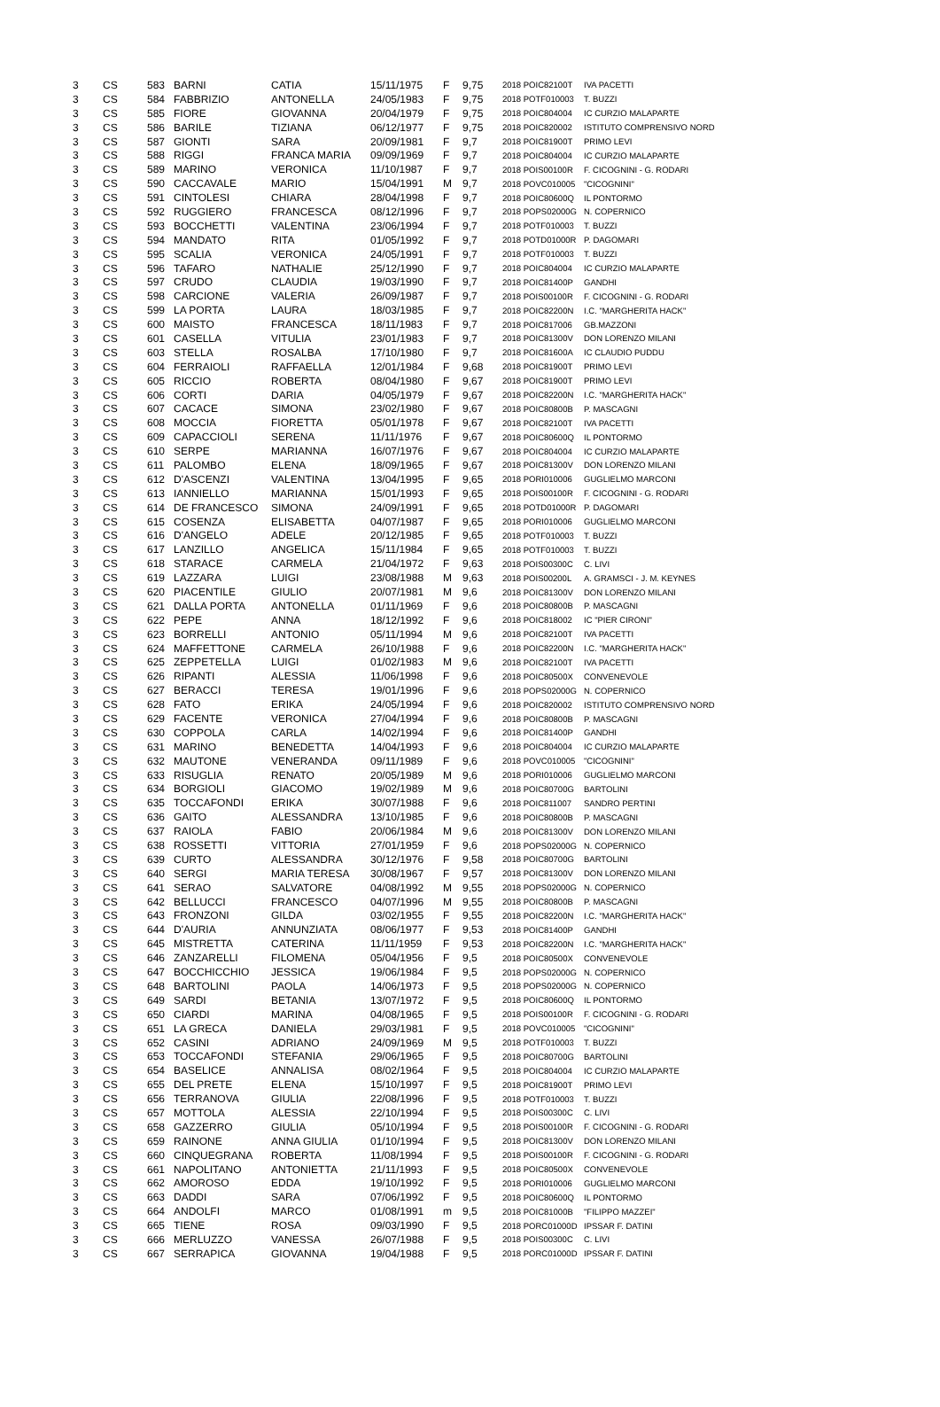| 3 | CS | 583 | BARNI | CATIA | 15/11/1975 | F | 9,75 | 2018 POIC82100T | IVA PACETTI |
| 3 | CS | 584 | FABBRIZIO | ANTONELLA | 24/05/1983 | F | 9,75 | 2018 POTF010003 | T. BUZZI |
| 3 | CS | 585 | FIORE | GIOVANNA | 20/04/1979 | F | 9,75 | 2018 POIC804004 | IC CURZIO MALAPARTE |
| 3 | CS | 586 | BARILE | TIZIANA | 06/12/1977 | F | 9,75 | 2018 POIC820002 | ISTITUTO COMPRENSIVO NORD |
| 3 | CS | 587 | GIONTI | SARA | 20/09/1981 | F | 9,7 | 2018 POIC81900T | PRIMO LEVI |
| 3 | CS | 588 | RIGGI | FRANCA MARIA | 09/09/1969 | F | 9,7 | 2018 POIC804004 | IC CURZIO MALAPARTE |
| 3 | CS | 589 | MARINO | VERONICA | 11/10/1987 | F | 9,7 | 2018 POIS00100R | F. CICOGNINI - G. RODARI |
| 3 | CS | 590 | CACCAVALE | MARIO | 15/04/1991 | M | 9,7 | 2018 POVC010005 | "CICOGNINI" |
| 3 | CS | 591 | CINTOLESI | CHIARA | 28/04/1998 | F | 9,7 | 2018 POIC80600Q | IL PONTORMO |
| 3 | CS | 592 | RUGGIERO | FRANCESCA | 08/12/1996 | F | 9,7 | 2018 POPS02000G | N. COPERNICO |
| 3 | CS | 593 | BOCCHETTI | VALENTINA | 23/06/1994 | F | 9,7 | 2018 POTF010003 | T. BUZZI |
| 3 | CS | 594 | MANDATO | RITA | 01/05/1992 | F | 9,7 | 2018 POTD01000R | P. DAGOMARI |
| 3 | CS | 595 | SCALIA | VERONICA | 24/05/1991 | F | 9,7 | 2018 POTF010003 | T. BUZZI |
| 3 | CS | 596 | TAFARO | NATHALIE | 25/12/1990 | F | 9,7 | 2018 POIC804004 | IC CURZIO MALAPARTE |
| 3 | CS | 597 | CRUDO | CLAUDIA | 19/03/1990 | F | 9,7 | 2018 POIC81400P | GANDHI |
| 3 | CS | 598 | CARCIONE | VALERIA | 26/09/1987 | F | 9,7 | 2018 POIS00100R | F. CICOGNINI - G. RODARI |
| 3 | CS | 599 | LA PORTA | LAURA | 18/03/1985 | F | 9,7 | 2018 POIC82200N | I.C. "MARGHERITA HACK" |
| 3 | CS | 600 | MAISTO | FRANCESCA | 18/11/1983 | F | 9,7 | 2018 POIC817006 | GB.MAZZONI |
| 3 | CS | 601 | CASELLA | VITULIA | 23/01/1983 | F | 9,7 | 2018 POIC81300V | DON LORENZO MILANI |
| 3 | CS | 603 | STELLA | ROSALBA | 17/10/1980 | F | 9,7 | 2018 POIC81600A | IC CLAUDIO PUDDU |
| 3 | CS | 604 | FERRAIOLI | RAFFAELLA | 12/01/1984 | F | 9,68 | 2018 POIC81900T | PRIMO LEVI |
| 3 | CS | 605 | RICCIO | ROBERTA | 08/04/1980 | F | 9,67 | 2018 POIC81900T | PRIMO LEVI |
| 3 | CS | 606 | CORTI | DARIA | 04/05/1979 | F | 9,67 | 2018 POIC82200N | I.C. "MARGHERITA HACK" |
| 3 | CS | 607 | CACACE | SIMONA | 23/02/1980 | F | 9,67 | 2018 POIC80800B | P. MASCAGNI |
| 3 | CS | 608 | MOCCIA | FIORETTA | 05/01/1978 | F | 9,67 | 2018 POIC82100T | IVA PACETTI |
| 3 | CS | 609 | CAPACCIOLI | SERENA | 11/11/1976 | F | 9,67 | 2018 POIC80600Q | IL PONTORMO |
| 3 | CS | 610 | SERPE | MARIANNA | 16/07/1976 | F | 9,67 | 2018 POIC804004 | IC CURZIO MALAPARTE |
| 3 | CS | 611 | PALOMBO | ELENA | 18/09/1965 | F | 9,67 | 2018 POIC81300V | DON LORENZO MILANI |
| 3 | CS | 612 | D'ASCENZI | VALENTINA | 13/04/1995 | F | 9,65 | 2018 PORI010006 | GUGLIELMO MARCONI |
| 3 | CS | 613 | IANNIELLO | MARIANNA | 15/01/1993 | F | 9,65 | 2018 POIS00100R | F. CICOGNINI - G. RODARI |
| 3 | CS | 614 | DE FRANCESCO | SIMONA | 24/09/1991 | F | 9,65 | 2018 POTD01000R | P. DAGOMARI |
| 3 | CS | 615 | COSENZA | ELISABETTA | 04/07/1987 | F | 9,65 | 2018 PORI010006 | GUGLIELMO MARCONI |
| 3 | CS | 616 | D'ANGELO | ADELE | 20/12/1985 | F | 9,65 | 2018 POTF010003 | T. BUZZI |
| 3 | CS | 617 | LANZILLO | ANGELICA | 15/11/1984 | F | 9,65 | 2018 POTF010003 | T. BUZZI |
| 3 | CS | 618 | STARACE | CARMELA | 21/04/1972 | F | 9,63 | 2018 POIS00300C | C. LIVI |
| 3 | CS | 619 | LAZZARA | LUIGI | 23/08/1988 | M | 9,63 | 2018 POIS00200L | A. GRAMSCI - J. M. KEYNES |
| 3 | CS | 620 | PIACENTILE | GIULIO | 20/07/1981 | M | 9,6 | 2018 POIC81300V | DON LORENZO MILANI |
| 3 | CS | 621 | DALLA PORTA | ANTONELLA | 01/11/1969 | F | 9,6 | 2018 POIC80800B | P. MASCAGNI |
| 3 | CS | 622 | PEPE | ANNA | 18/12/1992 | F | 9,6 | 2018 POIC818002 | IC "PIER CIRONI" |
| 3 | CS | 623 | BORRELLI | ANTONIO | 05/11/1994 | M | 9,6 | 2018 POIC82100T | IVA PACETTI |
| 3 | CS | 624 | MAFFETTONE | CARMELA | 26/10/1988 | F | 9,6 | 2018 POIC82200N | I.C. "MARGHERITA HACK" |
| 3 | CS | 625 | ZEPPETELLA | LUIGI | 01/02/1983 | M | 9,6 | 2018 POIC82100T | IVA PACETTI |
| 3 | CS | 626 | RIPANTI | ALESSIA | 11/06/1998 | F | 9,6 | 2018 POIC80500X | CONVENEVOLE |
| 3 | CS | 627 | BERACCI | TERESA | 19/01/1996 | F | 9,6 | 2018 POPS02000G | N. COPERNICO |
| 3 | CS | 628 | FATO | ERIKA | 24/05/1994 | F | 9,6 | 2018 POIC820002 | ISTITUTO COMPRENSIVO NORD |
| 3 | CS | 629 | FACENTE | VERONICA | 27/04/1994 | F | 9,6 | 2018 POIC80800B | P. MASCAGNI |
| 3 | CS | 630 | COPPOLA | CARLA | 14/02/1994 | F | 9,6 | 2018 POIC81400P | GANDHI |
| 3 | CS | 631 | MARINO | BENEDETTA | 14/04/1993 | F | 9,6 | 2018 POIC804004 | IC CURZIO MALAPARTE |
| 3 | CS | 632 | MAUTONE | VENERANDA | 09/11/1989 | F | 9,6 | 2018 POVC010005 | "CICOGNINI" |
| 3 | CS | 633 | RISUGLIA | RENATO | 20/05/1989 | M | 9,6 | 2018 PORI010006 | GUGLIELMO MARCONI |
| 3 | CS | 634 | BORGIOLI | GIACOMO | 19/02/1989 | M | 9,6 | 2018 POIC80700G | BARTOLINI |
| 3 | CS | 635 | TOCCAFONDI | ERIKA | 30/07/1988 | F | 9,6 | 2018 POIC811007 | SANDRO PERTINI |
| 3 | CS | 636 | GAITO | ALESSANDRA | 13/10/1985 | F | 9,6 | 2018 POIC80800B | P. MASCAGNI |
| 3 | CS | 637 | RAIOLA | FABIO | 20/06/1984 | M | 9,6 | 2018 POIC81300V | DON LORENZO MILANI |
| 3 | CS | 638 | ROSSETTI | VITTORIA | 27/01/1959 | F | 9,6 | 2018 POPS02000G | N. COPERNICO |
| 3 | CS | 639 | CURTO | ALESSANDRA | 30/12/1976 | F | 9,58 | 2018 POIC80700G | BARTOLINI |
| 3 | CS | 640 | SERGI | MARIA TERESA | 30/08/1967 | F | 9,57 | 2018 POIC81300V | DON LORENZO MILANI |
| 3 | CS | 641 | SERAO | SALVATORE | 04/08/1992 | M | 9,55 | 2018 POPS02000G | N. COPERNICO |
| 3 | CS | 642 | BELLUCCI | FRANCESCO | 04/07/1996 | M | 9,55 | 2018 POIC80800B | P. MASCAGNI |
| 3 | CS | 643 | FRONZONI | GILDA | 03/02/1955 | F | 9,55 | 2018 POIC82200N | I.C. "MARGHERITA HACK" |
| 3 | CS | 644 | D'AURIA | ANNUNZIATA | 08/06/1977 | F | 9,53 | 2018 POIC81400P | GANDHI |
| 3 | CS | 645 | MISTRETTA | CATERINA | 11/11/1959 | F | 9,53 | 2018 POIC82200N | I.C. "MARGHERITA HACK" |
| 3 | CS | 646 | ZANZARELLI | FILOMENA | 05/04/1956 | F | 9,5 | 2018 POIC80500X | CONVENEVOLE |
| 3 | CS | 647 | BOCCHICCHIO | JESSICA | 19/06/1984 | F | 9,5 | 2018 POPS02000G | N. COPERNICO |
| 3 | CS | 648 | BARTOLINI | PAOLA | 14/06/1973 | F | 9,5 | 2018 POPS02000G | N. COPERNICO |
| 3 | CS | 649 | SARDI | BETANIA | 13/07/1972 | F | 9,5 | 2018 POIC80600Q | IL PONTORMO |
| 3 | CS | 650 | CIARDI | MARINA | 04/08/1965 | F | 9,5 | 2018 POIS00100R | F. CICOGNINI - G. RODARI |
| 3 | CS | 651 | LA GRECA | DANIELA | 29/03/1981 | F | 9,5 | 2018 POVC010005 | "CICOGNINI" |
| 3 | CS | 652 | CASINI | ADRIANO | 24/09/1969 | M | 9,5 | 2018 POTF010003 | T. BUZZI |
| 3 | CS | 653 | TOCCAFONDI | STEFANIA | 29/06/1965 | F | 9,5 | 2018 POIC80700G | BARTOLINI |
| 3 | CS | 654 | BASELICE | ANNALISA | 08/02/1964 | F | 9,5 | 2018 POIC804004 | IC CURZIO MALAPARTE |
| 3 | CS | 655 | DEL PRETE | ELENA | 15/10/1997 | F | 9,5 | 2018 POIC81900T | PRIMO LEVI |
| 3 | CS | 656 | TERRANOVA | GIULIA | 22/08/1996 | F | 9,5 | 2018 POTF010003 | T. BUZZI |
| 3 | CS | 657 | MOTTOLA | ALESSIA | 22/10/1994 | F | 9,5 | 2018 POIS00300C | C. LIVI |
| 3 | CS | 658 | GAZZERRO | GIULIA | 05/10/1994 | F | 9,5 | 2018 POIS00100R | F. CICOGNINI - G. RODARI |
| 3 | CS | 659 | RAINONE | ANNA GIULIA | 01/10/1994 | F | 9,5 | 2018 POIC81300V | DON LORENZO MILANI |
| 3 | CS | 660 | CINQUEGRANA | ROBERTA | 11/08/1994 | F | 9,5 | 2018 POIS00100R | F. CICOGNINI - G. RODARI |
| 3 | CS | 661 | NAPOLITANO | ANTONIETTA | 21/11/1993 | F | 9,5 | 2018 POIC80500X | CONVENEVOLE |
| 3 | CS | 662 | AMOROSO | EDDA | 19/10/1992 | F | 9,5 | 2018 PORI010006 | GUGLIELMO MARCONI |
| 3 | CS | 663 | DADDI | SARA | 07/06/1992 | F | 9,5 | 2018 POIC80600Q | IL PONTORMO |
| 3 | CS | 664 | ANDOLFI | MARCO | 01/08/1991 | m | 9,5 | 2018 POIC81000B | "FILIPPO MAZZEI" |
| 3 | CS | 665 | TIENE | ROSA | 09/03/1990 | F | 9,5 | 2018 PORC01000D | IPSSAR F. DATINI |
| 3 | CS | 666 | MERLUZZO | VANESSA | 26/07/1988 | F | 9,5 | 2018 POIS00300C | C. LIVI |
| 3 | CS | 667 | SERRAPICA | GIOVANNA | 19/04/1988 | F | 9,5 | 2018 PORC01000D | IPSSAR F. DATINI |